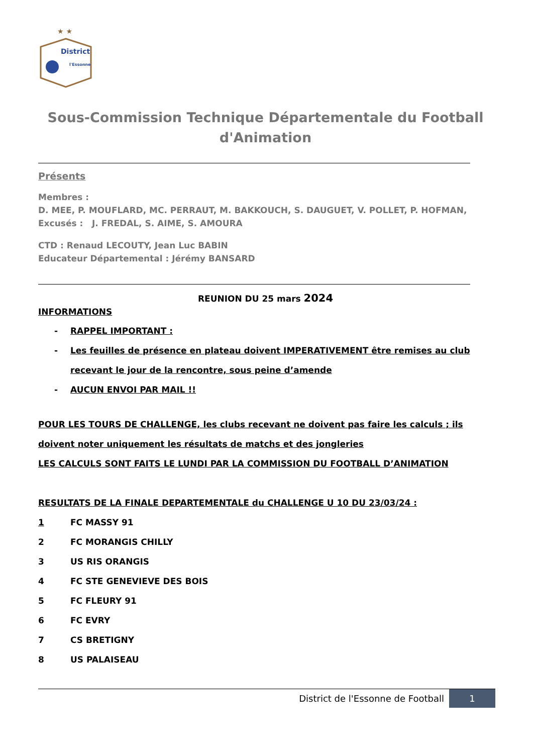★ ★
District
l'Essonne
Sous-Commission Technique Départementale du Football d'Animation
Présents
Membres :
D. MEE, P. MOUFLARD, MC. PERRAUT, M. BAKKOUCH, S. DAUGUET, V. POLLET, P. HOFMAN,
Excusés : J. FREDAL, S. AIME, S. AMOURA
CTD : Renaud LECOUTY, Jean Luc BABIN
Educateur Départemental : Jérémy BANSARD
REUNION DU 25 mars 2024
INFORMATIONS
- RAPPEL IMPORTANT :
- Les feuilles de présence en plateau doivent IMPERATIVEMENT être remises au club recevant le jour de la rencontre, sous peine d’amende
- AUCUN ENVOI PAR MAIL !!
POUR LES TOURS DE CHALLENGE, les clubs recevant ne doivent pas faire les calculs ; ils doivent noter uniquement les résultats de matchs et des jongleries
LES CALCULS SONT FAITS LE LUNDI PAR LA COMMISSION DU FOOTBALL D’ANIMATION
RESULTATS DE LA FINALE DEPARTEMENTALE du CHALLENGE U 10 DU 23/03/24 :
1 FC MASSY 91
2 FC MORANGIS CHILLY
3 US RIS ORANGIS
4 FC STE GENEVIEVE DES BOIS
5 FC FLEURY 91
6 FC EVRY
7 CS BRETIGNY
8 US PALAISEAU
District de l'Essonne de Football
1